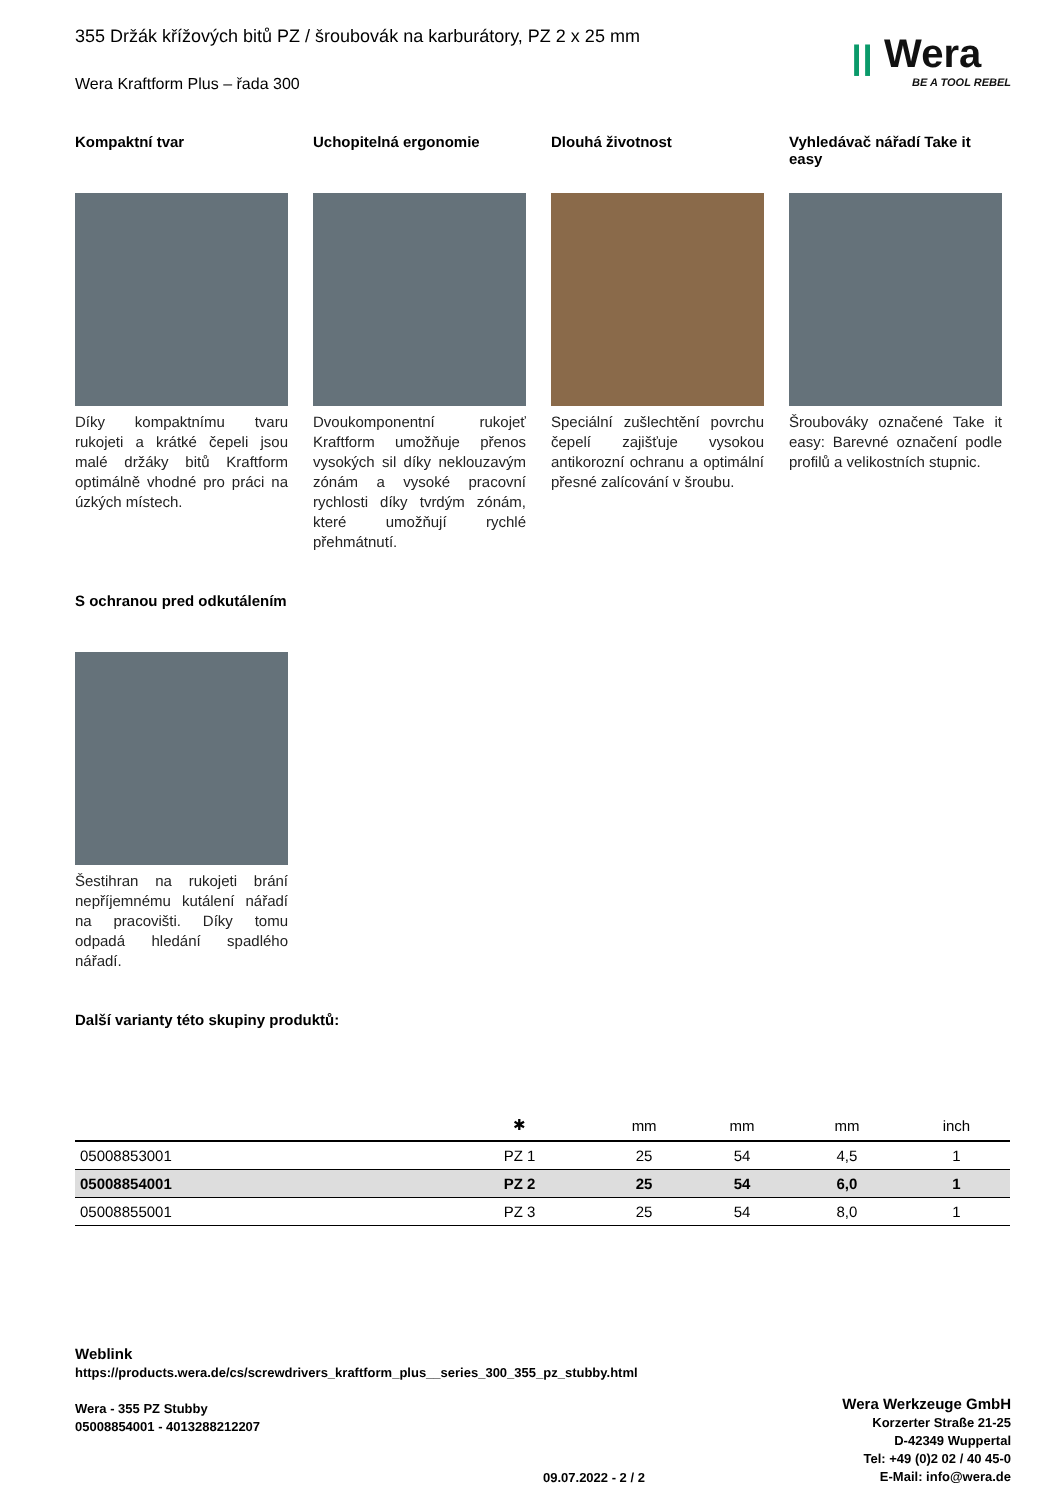ꞁꞁ Wera
BE A TOOL REBEL
355 Držák křížových bitů PZ / šroubovák na karburátory, PZ 2 x 25 mm
Wera Kraftform Plus – řada 300
Kompaktní tvar
Díky kompaktnímu tvaru rukojeti a krátké čepeli jsou malé držáky bitů Kraftform optimálně vhodné pro práci na úzkých místech.
Uchopitelná ergonomie
Dvoukomponentní rukojeť Kraftform umožňuje přenos vysokých sil díky neklouzavým zónám a vysoké pracovní rychlosti díky tvrdým zónám, které umožňují rychlé přehmátnutí.
Dlouhá životnost
Speciální zušlechtění povrchu čepelí zajišťuje vysokou antikorozní ochranu a optimální přesné zalícování v šroubu.
Vyhledávač nářadí Take it easy
Šroubováky označené Take it easy: Barevné označení podle profilů a velikostních stupnic.
S ochranou pred odkutálením
Šestihran na rukojeti brání nepříjemnému kutálení nářadí na pracovišti. Díky tomu odpadá hledání spadlého nářadí.
Další varianty této skupiny produktů:
| | ✱ | mm | mm | mm | inch |
| --- | --- | --- | --- | --- | --- |
| 05008853001 | PZ 1 | 25 | 54 | 4,5 | 1 |
| 05008854001 | PZ 2 | 25 | 54 | 6,0 | 1 |
| 05008855001 | PZ 3 | 25 | 54 | 8,0 | 1 |
Weblink
https://products.wera.de/cs/screwdrivers_kraftform_plus__series_300_355_pz_stubby.html
Wera - 355 PZ Stubby
05008854001 - 4013288212207
Wera Werkzeuge GmbH
Korzerter Straße 21-25
D-42349 Wuppertal
Tel: +49 (0)2 02 / 40 45-0
E-Mail: info@wera.de
09.07.2022 - 2 / 2